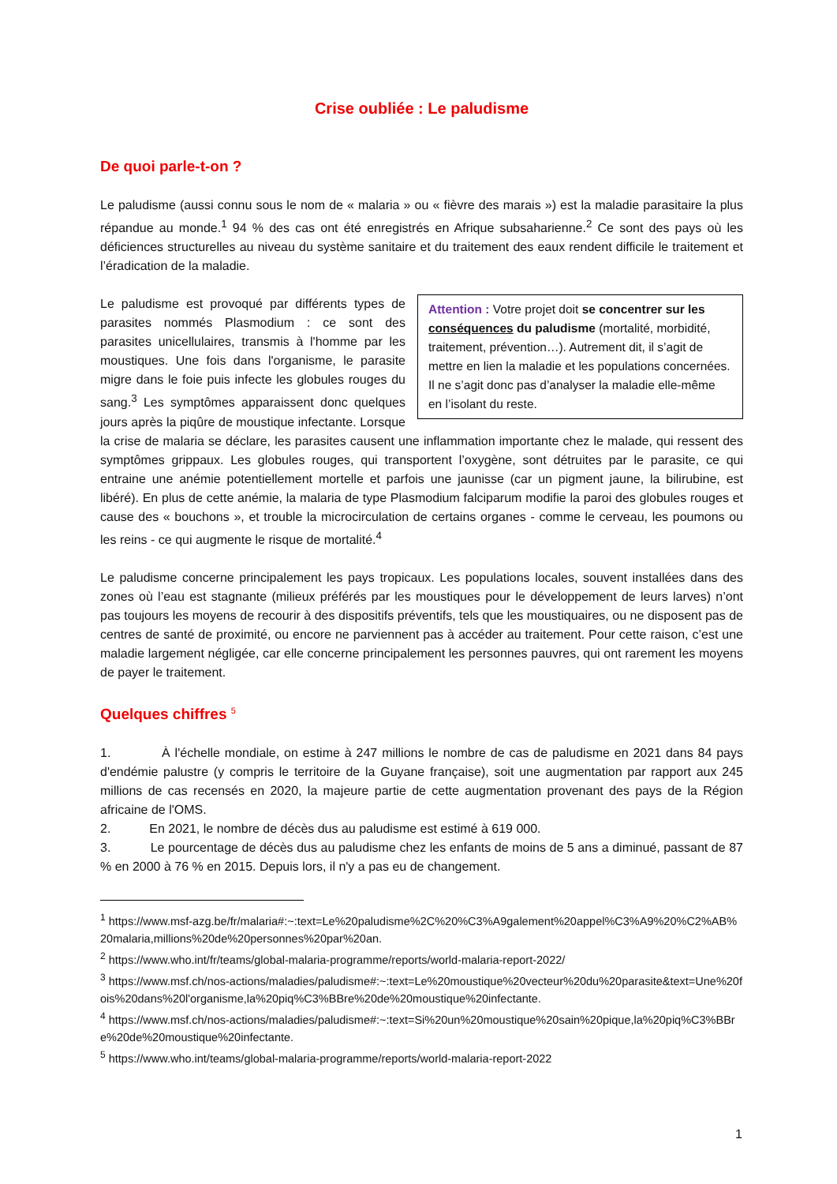Crise oubliée : Le paludisme
De quoi parle-t-on ?
Le paludisme (aussi connu sous le nom de « malaria » ou « fièvre des marais ») est la maladie parasitaire la plus répandue au monde.<sup>1</sup> 94 % des cas ont été enregistrés en Afrique subsaharienne.<sup>2</sup> Ce sont des pays où les déficiences structurelles au niveau du système sanitaire et du traitement des eaux rendent difficile le traitement et l’éradication de la maladie.
Attention : Votre projet doit se concentrer sur les conséquences du paludisme (mortalité, morbidité, traitement, prévention…). Autrement dit, il s’agit de mettre en lien la maladie et les populations concernées. Il ne s’agit donc pas d’analyser la maladie elle-même en l’isolant du reste.
Le paludisme est provoqué par différents types de parasites nommés Plasmodium : ce sont des parasites unicellulaires, transmis à l'homme par les moustiques. Une fois dans l'organisme, le parasite migre dans le foie puis infecte les globules rouges du sang.<sup>3</sup> Les symptômes apparaissent donc quelques jours après la piqûre de moustique infectante. Lorsque la crise de malaria se déclare, les parasites causent une inflammation importante chez le malade, qui ressent des symptômes grippaux. Les globules rouges, qui transportent l’oxygène, sont détruites par le parasite, ce qui entraine une anémie potentiellement mortelle et parfois une jaunisse (car un pigment jaune, la bilirubine, est libéré). En plus de cette anémie, la malaria de type Plasmodium falciparum modifie la paroi des globules rouges et cause des « bouchons », et trouble la microcirculation de certains organes - comme le cerveau, les poumons ou les reins - ce qui augmente le risque de mortalité.<sup>4</sup>
Le paludisme concerne principalement les pays tropicaux. Les populations locales, souvent installées dans des zones où l’eau est stagnante (milieux préférés par les moustiques pour le développement de leurs larves) n’ont pas toujours les moyens de recourir à des dispositifs préventifs, tels que les moustiquaires, ou ne disposent pas de centres de santé de proximité, ou encore ne parviennent pas à accéder au traitement. Pour cette raison, c’est une maladie largement négligée, car elle concerne principalement les personnes pauvres, qui ont rarement les moyens de payer le traitement.
Quelques chiffres <sup>5</sup>
1. À l'échelle mondiale, on estime à 247 millions le nombre de cas de paludisme en 2021 dans 84 pays d'endémie palustre (y compris le territoire de la Guyane française), soit une augmentation par rapport aux 245 millions de cas recensés en 2020, la majeure partie de cette augmentation provenant des pays de la Région africaine de l'OMS.
2. En 2021, le nombre de décès dus au paludisme est estimé à 619 000.
3. Le pourcentage de décès dus au paludisme chez les enfants de moins de 5 ans a diminué, passant de 87 % en 2000 à 76 % en 2015. Depuis lors, il n'y a pas eu de changement.
<sup>1</sup> https://www.msf-azg.be/fr/malaria#:~:text=Le%20paludisme%2C%20%C3%A9galement%20appel%C3%A9%20%C2%AB%20malaria,millions%20de%20personnes%20par%20an.
<sup>2</sup> https://www.who.int/fr/teams/global-malaria-programme/reports/world-malaria-report-2022/
<sup>3</sup> https://www.msf.ch/nos-actions/maladies/paludisme#:~:text=Le%20moustique%20vecteur%20du%20parasite&text=Une%20fois%20dans%20l'organisme,la%20piq%C3%BBre%20de%20moustique%20infectante.
<sup>4</sup> https://www.msf.ch/nos-actions/maladies/paludisme#:~:text=Si%20un%20moustique%20sain%20pique,la%20piq%C3%BBre%20de%20moustique%20infectante.
<sup>5</sup> https://www.who.int/teams/global-malaria-programme/reports/world-malaria-report-2022
1